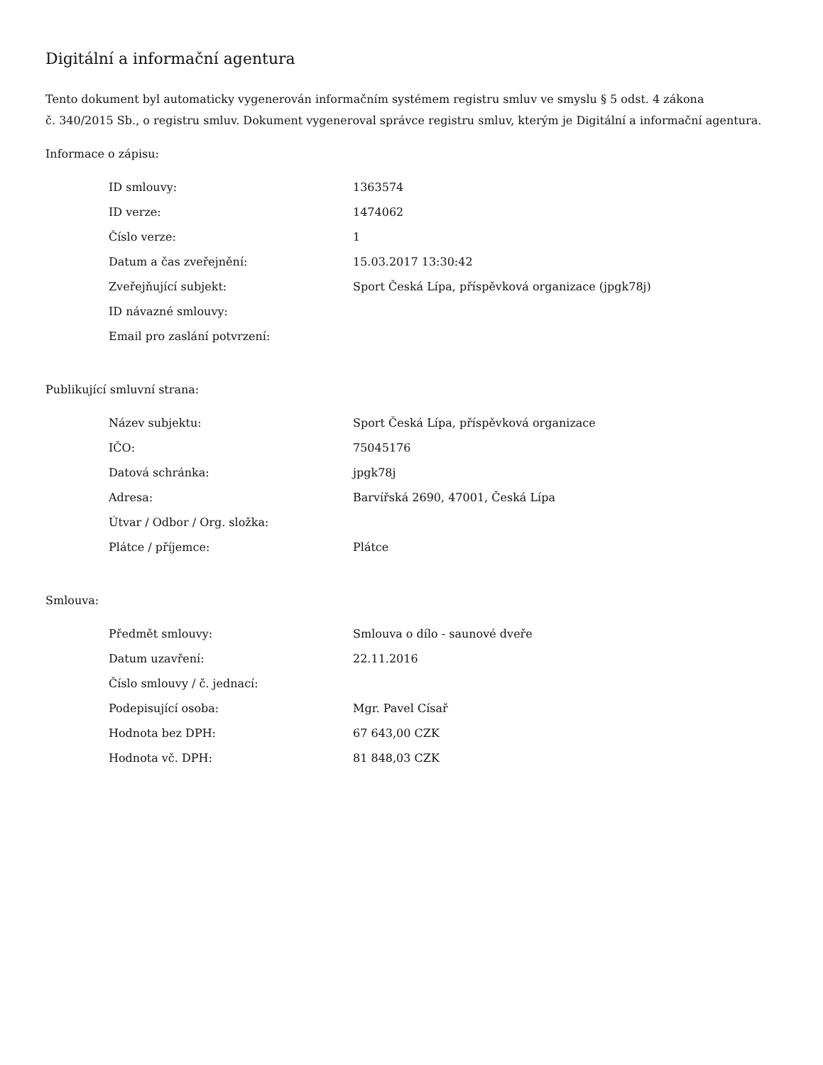Digitální a informační agentura
Tento dokument byl automaticky vygenerován informačním systémem registru smluv ve smyslu § 5 odst. 4 zákona
č. 340/2015 Sb., o registru smluv. Dokument vygeneroval správce registru smluv, kterým je Digitální a informační agentura.
Informace o zápisu:
| ID smlouvy: | 1363574 |
| ID verze: | 1474062 |
| Číslo verze: | 1 |
| Datum a čas zveřejnění: | 15.03.2017 13:30:42 |
| Zveřejňující subjekt: | Sport Česká Lípa, příspěvková organizace (jpgk78j) |
| ID návazné smlouvy: | |
| Email pro zaslání potvrzení: | |
Publikující smluvní strana:
| Název subjektu: | Sport Česká Lípa, příspěvková organizace |
| IČO: | 75045176 |
| Datová schránka: | jpgk78j |
| Adresa: | Barvířská 2690, 47001, Česká Lípa |
| Útvar / Odbor / Org. složka: | |
| Plátce / příjemce: | Plátce |
Smlouva:
| Předmět smlouvy: | Smlouva o dílo - saunové dveře |
| Datum uzavření: | 22.11.2016 |
| Číslo smlouvy / č. jednací: | |
| Podepisující osoba: | Mgr. Pavel Císař |
| Hodnota bez DPH: | 67 643,00 CZK |
| Hodnota vč. DPH: | 81 848,03 CZK |